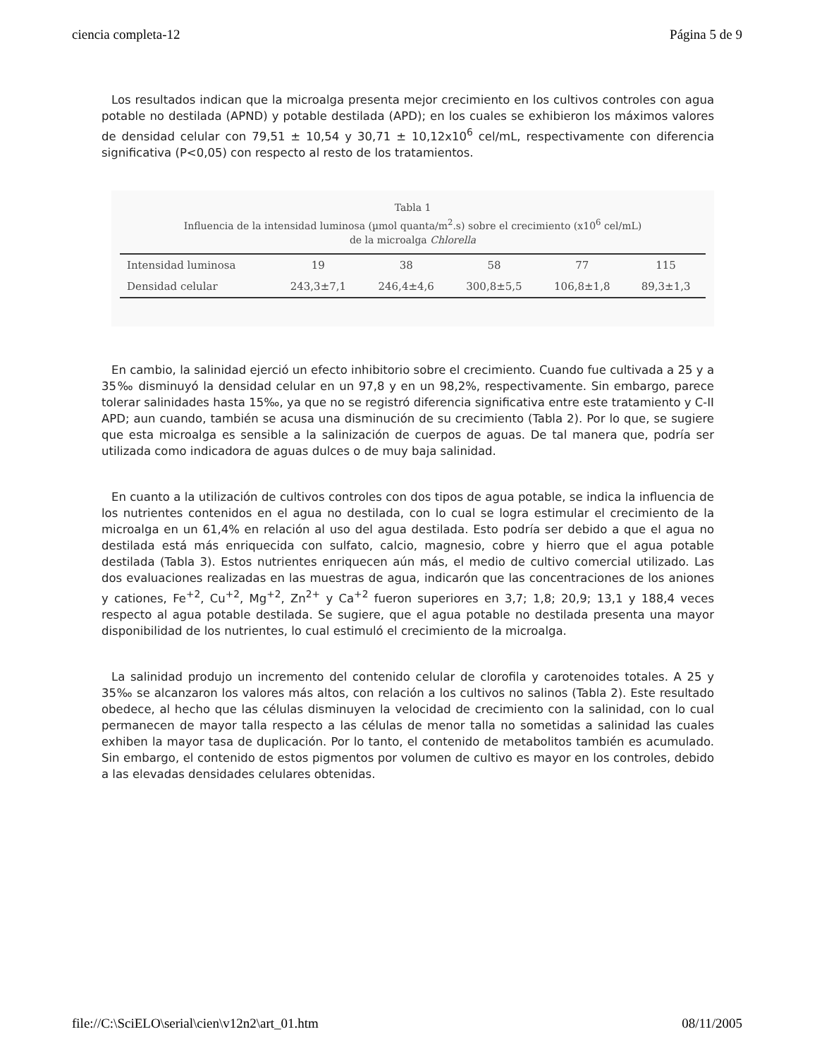ciencia completa-12 Página 5 de 9
Los resultados indican que la microalga presenta mejor crecimiento en los cultivos controles con agua potable no destilada (APND) y potable destilada (APD); en los cuales se exhibieron los máximos valores de densidad celular con 79,51 ± 10,54 y 30,71 ± 10,12x10<sup>6</sup> cel/mL, respectivamente con diferencia significativa (P<0,05) con respecto al resto de los tratamientos.
Tabla 1
Influencia de la intensidad luminosa (µmol quanta/m<sup>2</sup>.s) sobre el crecimiento (x10<sup>6</sup> cel/mL)
de la microalga Chlorella
| Intensidad luminosa | 19 | 38 | 58 | 77 | 115 |
| Densidad celular | 243,3±7,1 | 246,4±4,6 | 300,8±5,5 | 106,8±1,8 | 89,3±1,3 |
En cambio, la salinidad ejerció un efecto inhibitorio sobre el crecimiento. Cuando fue cultivada a 25 y a 35‰ disminuyó la densidad celular en un 97,8 y en un 98,2%, respectivamente. Sin embargo, parece tolerar salinidades hasta 15‰, ya que no se registró diferencia significativa entre este tratamiento y C-II APD; aun cuando, también se acusa una disminución de su crecimiento (Tabla 2). Por lo que, se sugiere que esta microalga es sensible a la salinización de cuerpos de aguas. De tal manera que, podría ser utilizada como indicadora de aguas dulces o de muy baja salinidad.
En cuanto a la utilización de cultivos controles con dos tipos de agua potable, se indica la influencia de los nutrientes contenidos en el agua no destilada, con lo cual se logra estimular el crecimiento de la microalga en un 61,4% en relación al uso del agua destilada. Esto podría ser debido a que el agua no destilada está más enriquecida con sulfato, calcio, magnesio, cobre y hierro que el agua potable destilada (Tabla 3). Estos nutrientes enriquecen aún más, el medio de cultivo comercial utilizado. Las dos evaluaciones realizadas en las muestras de agua, indicarón que las concentraciones de los aniones y cationes, Fe<sup>+2</sup>, Cu<sup>+2</sup>, Mg<sup>+2</sup>, Zn<sup>2+</sup> y Ca<sup>+2</sup> fueron superiores en 3,7; 1,8; 20,9; 13,1 y 188,4 veces respecto al agua potable destilada. Se sugiere, que el agua potable no destilada presenta una mayor disponibilidad de los nutrientes, lo cual estimuló el crecimiento de la microalga.
La salinidad produjo un incremento del contenido celular de clorofila y carotenoides totales. A 25 y 35‰ se alcanzaron los valores más altos, con relación a los cultivos no salinos (Tabla 2). Este resultado obedece, al hecho que las células disminuyen la velocidad de crecimiento con la salinidad, con lo cual permanecen de mayor talla respecto a las células de menor talla no sometidas a salinidad las cuales exhiben la mayor tasa de duplicación. Por lo tanto, el contenido de metabolitos también es acumulado. Sin embargo, el contenido de estos pigmentos por volumen de cultivo es mayor en los controles, debido a las elevadas densidades celulares obtenidas.
file://C:\SciELO\serial\cien\v12n2\art_01.htm 08/11/2005